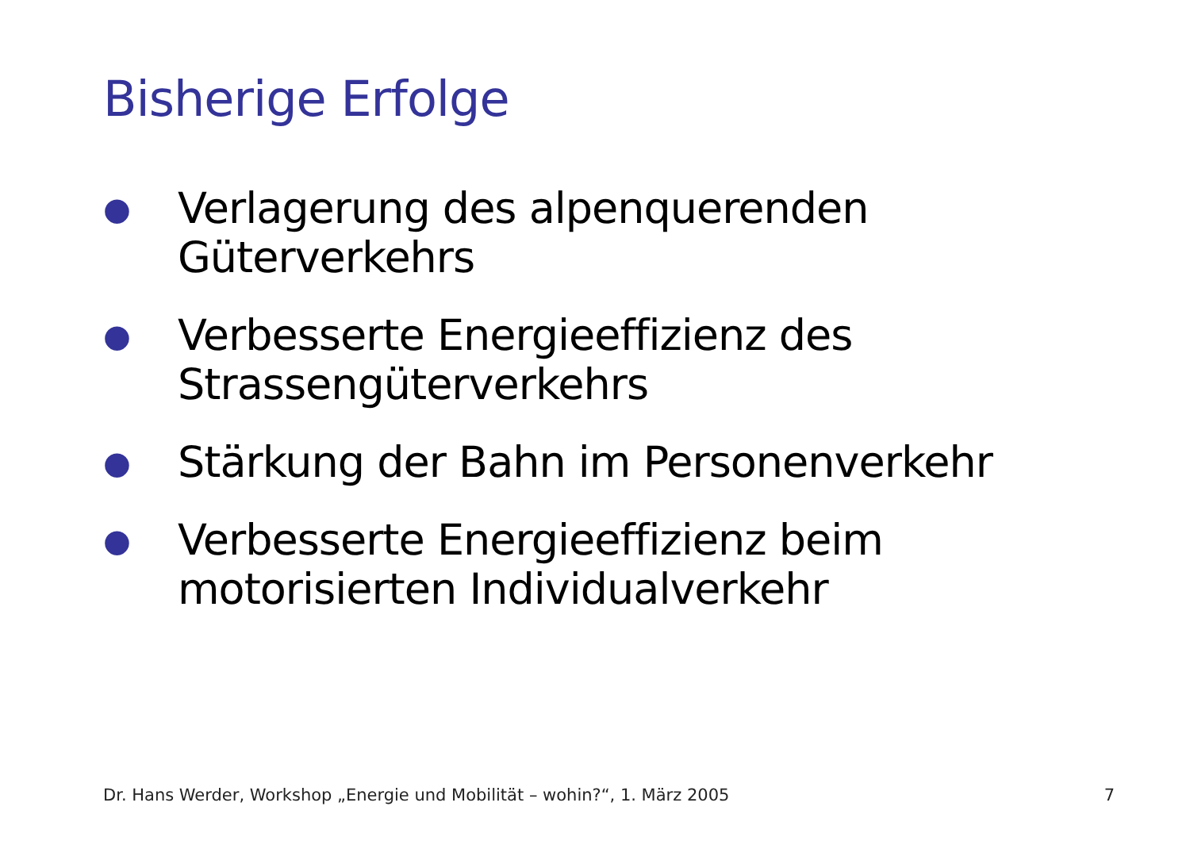Bisherige Erfolge
● Verlagerung des alpenquerenden Güterverkehrs
● Verbesserte Energieeffizienz des Strassengüterverkehrs
● Stärkung der Bahn im Personenverkehr
● Verbesserte Energieeffizienz beim motorisierten Individualverkehr
Dr. Hans Werder, Workshop „Energie und Mobilität – wohin?“, 1. März 2005 7